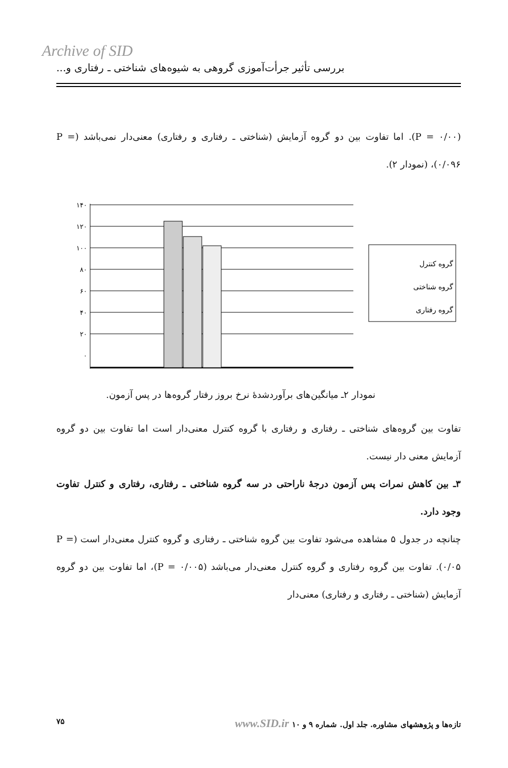Archive of SID
بررسی تأثیر جرأت‌آموزی گروهی به شیوه‌های شناختی ـ رفتاری و...
(P = ۰/۰۰). اما تفاوت بین دو گروه آزمایش (شناختی ـ رفتاری و رفتاری) معنی‌دار نمی‌باشد (P = ۰/۰۹۶)، (نمودار ۲).
۱۴۰
۱۲۰
۱۰۰
۸۰
۶۰
۴۰
۲۰
۰
گروه کنترل
گروه شناختی
گروه رفتاری
نمودار ۲ـ میانگین‌های برآوردشدهٔ نرخ بروز رفتار گروه‌ها در پس آزمون.
تفاوت بین گروه‌های شناختی ـ رفتاری و رفتاری با گروه کنترل معنی‌دار است اما تفاوت بین دو گروه آزمایش معنی دار نیست.
۳ـ بین کاهش نمرات پس آزمون درجهٔ ناراحتی در سه گروه شناختی ـ رفتاری، رفتاری و کنترل تفاوت وجود دارد.
چنانچه در جدول ۵ مشاهده می‌شود تفاوت بین گروه شناختی ـ رفتاری و گروه کنترل معنی‌دار است (P = ۰/۰۵). تفاوت بین گروه رفتاری و گروه کنترل معنی‌دار می‌باشد (P = ۰/۰۰۵)، اما تفاوت بین دو گروه آزمایش (شناختی ـ رفتاری و رفتاری) معنی‌دار
۷۵ تازه‌ها و پژوهشهای مشاوره. جلد اول. شماره ۹ و ۱۰ www.SID.ir